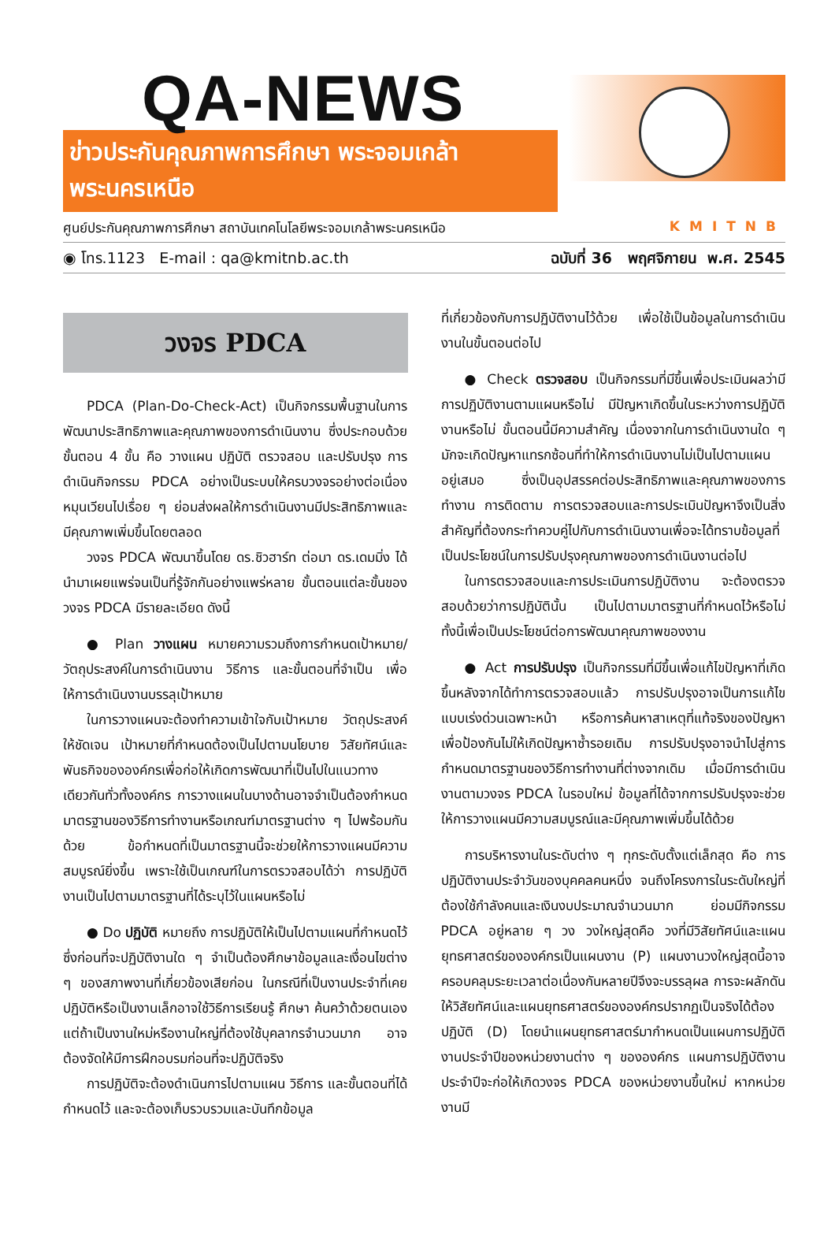QA-NEWS
ข่าวประกันคุณภาพการศึกษา พระจอมเกล้าพระนครเหนือ
ศูนย์ประกันคุณภาพการศึกษา สถาบันเทคโนโลยีพระจอมเกล้าพระนครเหนือ KMITNB
◉ โทร.1123 E-mail : qa@kmitnb.ac.th ฉบับที่ 36 พฤศจิกายน พ.ศ. 2545
วงจร PDCA
PDCA (Plan-Do-Check-Act) เป็นกิจกรรมพื้นฐานในการพัฒนาประสิทธิภาพและคุณภาพของการดำเนินงาน ซึ่งประกอบด้วยขั้นตอน 4 ขั้น คือ วางแผน ปฏิบัติ ตรวจสอบ และปรับปรุง การดำเนินกิจกรรม PDCA อย่างเป็นระบบให้ครบวงจรอย่างต่อเนื่องหมุนเวียนไปเรื่อย ๆ ย่อมส่งผลให้การดำเนินงานมีประสิทธิภาพและมีคุณภาพเพิ่มขึ้นโดยตลอด
วงจร PDCA พัฒนาขึ้นโดย ดร.ชิวฮาร์ท ต่อมา ดร.เดมมิ่ง ได้นำมาเผยแพร่จนเป็นที่รู้จักกันอย่างแพร่หลาย ขั้นตอนแต่ละขั้นของวงจร PDCA มีรายละเอียด ดังนี้
● Plan วางแผน หมายความรวมถึงการกำหนดเป้าหมาย/วัตถุประสงค์ในการดำเนินงาน วิธีการ และขั้นตอนที่จำเป็น เพื่อให้การดำเนินงานบรรลุเป้าหมาย
ในการวางแผนจะต้องทำความเข้าใจกับเป้าหมาย วัตถุประสงค์ให้ชัดเจน เป้าหมายที่กำหนดต้องเป็นไปตามนโยบาย วิสัยทัศน์และพันธกิจขององค์กรเพื่อก่อให้เกิดการพัฒนาที่เป็นไปในแนวทางเดียวกันทั่วทั้งองค์กร การวางแผนในบางด้านอาจจำเป็นต้องกำหนดมาตรฐานของวิธีการทำงานหรือเกณฑ์มาตรฐานต่าง ๆ ไปพร้อมกันด้วย ข้อกำหนดที่เป็นมาตรฐานนี้จะช่วยให้การวางแผนมีความสมบูรณ์ยิ่งขึ้น เพราะใช้เป็นเกณฑ์ในการตรวจสอบได้ว่า การปฏิบัติงานเป็นไปตามมาตรฐานที่ได้ระบุไว้ในแผนหรือไม่
● Do ปฏิบัติ หมายถึง การปฏิบัติให้เป็นไปตามแผนที่กำหนดไว้ ซึ่งก่อนที่จะปฏิบัติงานใด ๆ จำเป็นต้องศึกษาข้อมูลและเงื่อนไขต่าง ๆ ของสภาพงานที่เกี่ยวข้องเสียก่อน ในกรณีที่เป็นงานประจำที่เคยปฏิบัติหรือเป็นงานเล็กอาจใช้วิธีการเรียนรู้ ศึกษา ค้นคว้าด้วยตนเอง แต่ถ้าเป็นงานใหม่หรืองานใหญ่ที่ต้องใช้บุคลากรจำนวนมาก อาจต้องจัดให้มีการฝึกอบรมก่อนที่จะปฏิบัติจริง
การปฏิบัติจะต้องดำเนินการไปตามแผน วิธีการ และขั้นตอนที่ได้กำหนดไว้ และจะต้องเก็บรวบรวมและบันทึกข้อมูล
ที่เกี่ยวข้องกับการปฏิบัติงานไว้ด้วย เพื่อใช้เป็นข้อมูลในการดำเนินงานในขั้นตอนต่อไป
● Check ตรวจสอบ เป็นกิจกรรมที่มีขึ้นเพื่อประเมินผลว่ามีการปฏิบัติงานตามแผนหรือไม่ มีปัญหาเกิดขึ้นในระหว่างการปฏิบัติงานหรือไม่ ขั้นตอนนี้มีความสำคัญ เนื่องจากในการดำเนินงานใด ๆ มักจะเกิดปัญหาแทรกซ้อนที่ทำให้การดำเนินงานไม่เป็นไปตามแผนอยู่เสมอ ซึ่งเป็นอุปสรรคต่อประสิทธิภาพและคุณภาพของการทำงาน การติดตาม การตรวจสอบและการประเมินปัญหาจึงเป็นสิ่งสำคัญที่ต้องกระทำควบคู่ไปกับการดำเนินงานเพื่อจะได้ทราบข้อมูลที่เป็นประโยชน์ในการปรับปรุงคุณภาพของการดำเนินงานต่อไป
ในการตรวจสอบและการประเมินการปฏิบัติงาน จะต้องตรวจสอบด้วยว่าการปฏิบัตินั้น เป็นไปตามมาตรฐานที่กำหนดไว้หรือไม่ ทั้งนี้เพื่อเป็นประโยชน์ต่อการพัฒนาคุณภาพของงาน
● Act การปรับปรุง เป็นกิจกรรมที่มีขึ้นเพื่อแก้ไขปัญหาที่เกิดขึ้นหลังจากได้ทำการตรวจสอบแล้ว การปรับปรุงอาจเป็นการแก้ไขแบบเร่งด่วนเฉพาะหน้า หรือการค้นหาสาเหตุที่แท้จริงของปัญหา เพื่อป้องกันไม่ให้เกิดปัญหาซ้ำรอยเดิม การปรับปรุงอาจนำไปสู่การกำหนดมาตรฐานของวิธีการทำงานที่ต่างจากเดิม เมื่อมีการดำเนินงานตามวงจร PDCA ในรอบใหม่ ข้อมูลที่ได้จากการปรับปรุงจะช่วยให้การวางแผนมีความสมบูรณ์และมีคุณภาพเพิ่มขึ้นได้ด้วย
การบริหารงานในระดับต่าง ๆ ทุกระดับตั้งแต่เล็กสุด คือ การปฏิบัติงานประจำวันของบุคคลคนหนึ่ง จนถึงโครงการในระดับใหญ่ที่ต้องใช้กำลังคนและเงินงบประมาณจำนวนมาก ย่อมมีกิจกรรม PDCA อยู่หลาย ๆ วง วงใหญ่สุดคือ วงที่มีวิสัยทัศน์และแผนยุทธศาสตร์ขององค์กรเป็นแผนงาน (P) แผนงานวงใหญ่สุดนี้อาจครอบคลุมระยะเวลาต่อเนื่องกันหลายปีจึงจะบรรลุผล การจะผลักดันให้วิสัยทัศน์และแผนยุทธศาสตร์ขององค์กรปรากฏเป็นจริงได้ต้องปฏิบัติ (D) โดยนำแผนยุทธศาสตร์มากำหนดเป็นแผนการปฏิบัติงานประจำปีของหน่วยงานต่าง ๆ ขององค์กร แผนการปฏิบัติงานประจำปีจะก่อให้เกิดวงจร PDCA ของหน่วยงานขึ้นใหม่ หากหน่วยงานมี